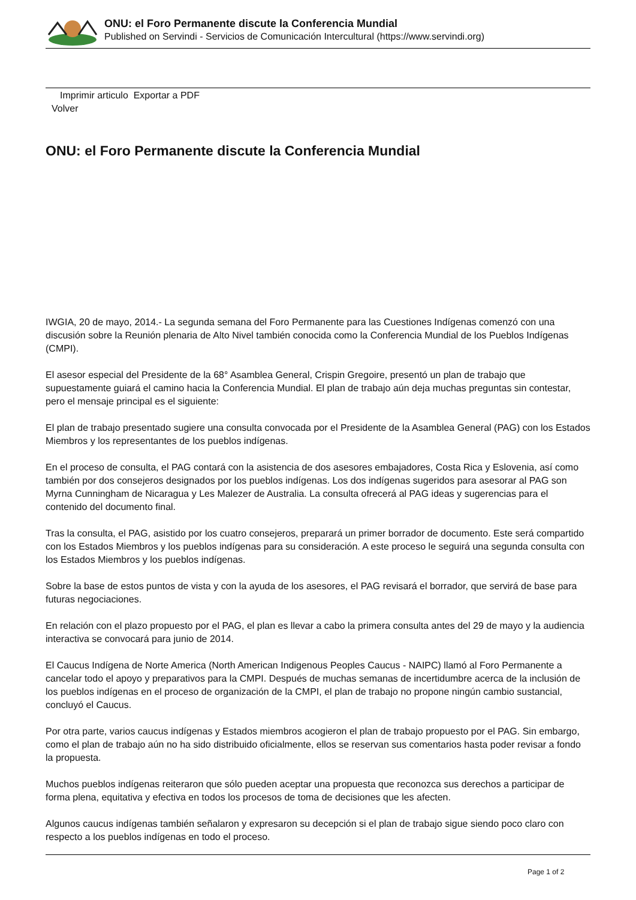ONU: el Foro Permanente discute la Conferencia Mundial
Published on Servindi - Servicios de Comunicación Intercultural (https://www.servindi.org)
Imprimir articulo Exportar a PDF
Volver
ONU: el Foro Permanente discute la Conferencia Mundial
IWGIA, 20 de mayo, 2014.- La segunda semana del Foro Permanente para las Cuestiones Indígenas comenzó con una discusión sobre la Reunión plenaria de Alto Nivel también conocida como la Conferencia Mundial de los Pueblos Indígenas (CMPI).
El asesor especial del Presidente de la 68° Asamblea General, Crispin Gregoire, presentó un plan de trabajo que supuestamente guiará el camino hacia la Conferencia Mundial. El plan de trabajo aún deja muchas preguntas sin contestar, pero el mensaje principal es el siguiente:
El plan de trabajo presentado sugiere una consulta convocada por el Presidente de la Asamblea General (PAG) con los Estados Miembros y los representantes de los pueblos indígenas.
En el proceso de consulta, el PAG contará con la asistencia de dos asesores embajadores, Costa Rica y Eslovenia, así como también por dos consejeros designados por los pueblos indígenas. Los dos indígenas sugeridos para asesorar al PAG son Myrna Cunningham de Nicaragua y Les Malezer de Australia. La consulta ofrecerá al PAG ideas y sugerencias para el contenido del documento final.
Tras la consulta, el PAG, asistido por los cuatro consejeros, preparará un primer borrador de documento. Este será compartido con los Estados Miembros y los pueblos indígenas para su consideración. A este proceso le seguirá una segunda consulta con los Estados Miembros y los pueblos indígenas.
Sobre la base de estos puntos de vista y con la ayuda de los asesores, el PAG revisará el borrador, que servirá de base para futuras negociaciones.
En relación con el plazo propuesto por el PAG, el plan es llevar a cabo la primera consulta antes del 29 de mayo y la audiencia interactiva se convocará para junio de 2014.
El Caucus Indígena de Norte America (North American Indigenous Peoples Caucus - NAIPC) llamó al Foro Permanente a cancelar todo el apoyo y preparativos para la CMPI. Después de muchas semanas de incertidumbre acerca de la inclusión de los pueblos indígenas en el proceso de organización de la CMPI, el plan de trabajo no propone ningún cambio sustancial, concluyó el Caucus.
Por otra parte, varios caucus indígenas y Estados miembros acogieron el plan de trabajo propuesto por el PAG. Sin embargo, como el plan de trabajo aún no ha sido distribuido oficialmente, ellos se reservan sus comentarios hasta poder revisar a fondo la propuesta.
Muchos pueblos indígenas reiteraron que sólo pueden aceptar una propuesta que reconozca sus derechos a participar de forma plena, equitativa y efectiva en todos los procesos de toma de decisiones que les afecten.
Algunos caucus indígenas también señalaron y expresaron su decepción si el plan de trabajo sigue siendo poco claro con respecto a los pueblos indígenas en todo el proceso.
Page 1 of 2